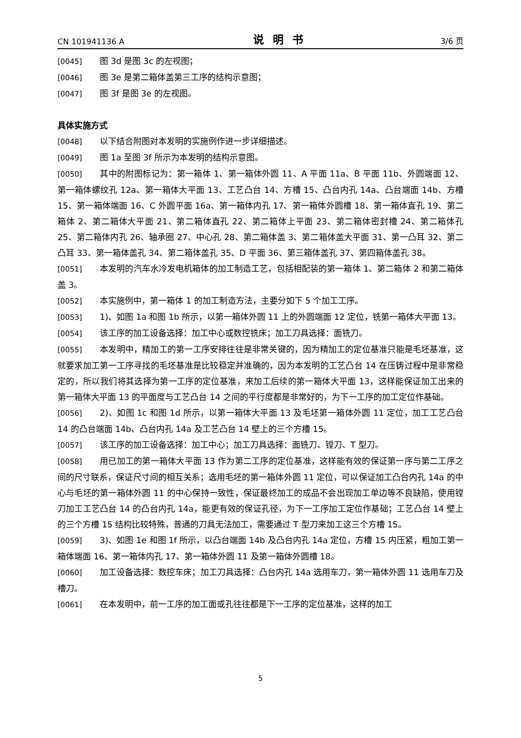CN 101941136 A 说明书 3/6 页
[0045] 图 3d 是图 3c 的左视图；
[0046] 图 3e 是第二箱体盖第三工序的结构示意图；
[0047] 图 3f 是图 3e 的左视图。
具体实施方式
[0048] 以下结合附图对本发明的实施例作进一步详细描述。
[0049] 图 1a 至图 3f 所示为本发明的结构示意图。
[0050] 其中的附图标记为：第一箱体 1、第一箱体外圆 11、A 平面 11a、B 平面 11b、外圆端面 12、第一箱体螺纹孔 12a、第一箱体大平面 13、工艺凸台 14、方槽 15、凸台内孔 14a、凸台端面 14b、方槽 15、第一箱体端面 16、C 外圆平面 16a、第一箱体内孔 17、第一箱体外圆槽 18、第一箱体直孔 19、第二箱体 2、第二箱体大平面 21、第二箱体直孔 22、第二箱体上平面 23、第二箱体密封槽 24、第二箱体孔 25、第二箱体内孔 26、轴承圈 27、中心孔 28、第二箱体盖 3、第二箱体盖大平面 31、第一凸耳 32、第二凸耳 33、第一箱体盖孔 34、第二箱体盖孔 35、D 平面 36、第三箱体盖孔 37、第四箱体盖孔 38。
[0051] 本发明的汽车水冷发电机箱体的加工制造工艺，包括相配装的第一箱体 1、第二箱体 2 和第二箱体盖 3。
[0052] 本实施例中，第一箱体 1 的加工制造方法，主要分如下 5 个加工工序。
[0053] 1)、如图 1a 和图 1b 所示，以第一箱体外圆 11 上的外圆端面 12 定位，铣第一箱体大平面 13。
[0054] 该工序的加工设备选择：加工中心或数控铣床；加工刀具选择：面铣刀。
[0055] 本发明中，精加工的第一工序安排往往是非常关键的，因为精加工的定位基准只能是毛坯基准，这就要求加工第一工序寻找的毛坯基准是比较稳定并准确的，因为本发明的工艺凸台 14 在压铸过程中是非常稳定的，所以我们将其选择为第一工序的定位基准，来加工后续的第一箱体大平面 13，这样能保证加工出来的第一箱体大平面 13 的平面度与工艺凸台 14 之间的平行度都是非常好的，为下一工序的加工定位作基础。
[0056] 2)、如图 1c 和图 1d 所示，以第一箱体大平面 13 及毛坯第一箱体外圆 11 定位，加工工艺凸台 14 的凸台端面 14b、凸台内孔 14a 及工艺凸台 14 壁上的三个方槽 15。
[0057] 该工序的加工设备选择：加工中心；加工刀具选择：面铣刀、镗刀、T 型刀。
[0058] 用已加工的第一箱体大平面 13 作为第二工序的定位基准，这样能有效的保证第一序与第二工序之间的尺寸联系，保证尺寸间的相互关系；选用毛坯的第一箱体外圆 11 定位，可以保证加工凸台内孔 14a 的中心与毛坯的第一箱体外圆 11 的中心保持一致性，保证最终加工的成品不会出现加工单边等不良缺陷，使用镗刀加工工艺凸台 14 的凸台内孔 14a，能更有效的保证孔径，为下一工序加工定位作基础；工艺凸台 14 壁上的三个方槽 15 结构比较特殊，普通的刀具无法加工，需要通过 T 型刀来加工这三个方槽 15。
[0059] 3)、如图 1e 和图 1f 所示，以凸台端面 14b 及凸台内孔 14a 定位，方槽 15 内压紧，粗加工第一箱体端面 16、第一箱体内孔 17、第一箱体外圆 11 及第一箱体外圆槽 18。
[0060] 加工设备选择：数控车床；加工刀具选择：凸台内孔 14a 选用车刀，第一箱体外圆 11 选用车刀及槽刀。
[0061] 在本发明中，前一工序的加工面或孔往往都是下一工序的定位基准，这样的加工
5